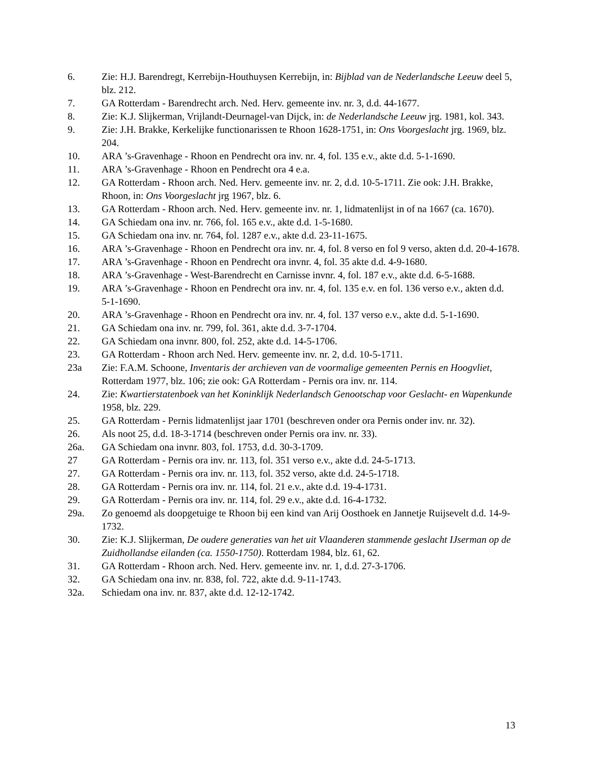6. Zie: H.J. Barendregt, Kerrebijn-Houthuysen Kerrebijn, in: Bijblad van de Nederlandsche Leeuw deel 5, blz. 212.
7. GA Rotterdam - Barendrecht arch. Ned. Herv. gemeente inv. nr. 3, d.d. 44-1677.
8. Zie: K.J. Slijkerman, Vrijlandt-Deurnagel-van Dijck, in: de Nederlandsche Leeuw jrg. 1981, kol. 343.
9. Zie: J.H. Brakke, Kerkelijke functionarissen te Rhoon 1628-1751, in: Ons Voorgeslacht jrg. 1969, blz. 204.
10. ARA ’s-Gravenhage - Rhoon en Pendrecht ora inv. nr. 4, fol. 135 e.v., akte d.d. 5-1-1690.
11. ARA ’s-Gravenhage - Rhoon en Pendrecht ora 4 e.a.
12. GA Rotterdam - Rhoon arch. Ned. Herv. gemeente inv. nr. 2, d.d. 10-5-1711. Zie ook: J.H. Brakke, Rhoon, in: Ons Voorgeslacht jrg 1967, blz. 6.
13. GA Rotterdam - Rhoon arch. Ned. Herv. gemeente inv. nr. 1, lidmatenlijst in of na 1667 (ca. 1670).
14. GA Schiedam ona inv. nr. 766, fol. 165 e.v., akte d.d. 1-5-1680.
15. GA Schiedam ona inv. nr. 764, fol. 1287 e.v., akte d.d. 23-11-1675.
16. ARA ’s-Gravenhage - Rhoon en Pendrecht ora inv. nr. 4, fol. 8 verso en fol 9 verso, akten d.d. 20-4-1678.
17. ARA ’s-Gravenhage - Rhoon en Pendrecht ora invnr. 4, fol. 35 akte d.d. 4-9-1680.
18. ARA ’s-Gravenhage - West-Barendrecht en Carnisse invnr. 4, fol. 187 e.v., akte d.d. 6-5-1688.
19. ARA ’s-Gravenhage - Rhoon en Pendrecht ora inv. nr. 4, fol. 135 e.v. en fol. 136 verso e.v., akten d.d.
5-1-1690.
20. ARA ’s-Gravenhage - Rhoon en Pendrecht ora inv. nr. 4, fol. 137 verso e.v., akte d.d. 5-1-1690.
21. GA Schiedam ona inv. nr. 799, fol. 361, akte d.d. 3-7-1704.
22. GA Schiedam ona invnr. 800, fol. 252, akte d.d. 14-5-1706.
23. GA Rotterdam - Rhoon arch Ned. Herv. gemeente inv. nr. 2, d.d. 10-5-1711.
23a Zie: F.A.M. Schoone, Inventaris der archieven van de voormalige gemeenten Pernis en Hoogvliet, Rotterdam 1977, blz. 106; zie ook: GA Rotterdam - Pernis ora inv. nr. 114.
24. Zie: Kwartierstatenboek van het Koninklijk Nederlandsch Genootschap voor Geslacht- en Wapenkunde 1958, blz. 229.
25. GA Rotterdam - Pernis lidmatenlijst jaar 1701 (beschreven onder ora Pernis onder inv. nr. 32).
26. Als noot 25, d.d. 18-3-1714 (beschreven onder Pernis ora inv. nr. 33).
26a. GA Schiedam ona invnr. 803, fol. 1753, d.d. 30-3-1709.
27 GA Rotterdam - Pernis ora inv. nr. 113, fol. 351 verso e.v., akte d.d. 24-5-1713.
27. GA Rotterdam - Pernis ora inv. nr. 113, fol. 352 verso, akte d.d. 24-5-1718.
28. GA Rotterdam - Pernis ora inv. nr. 114, fol. 21 e.v., akte d.d. 19-4-1731.
29. GA Rotterdam - Pernis ora inv. nr. 114, fol. 29 e.v., akte d.d. 16-4-1732.
29a. Zo genoemd als doopgetuige te Rhoon bij een kind van Arij Oosthoek en Jannetje Ruijsevelt d.d. 14-9-1732.
30. Zie: K.J. Slijkerman, De oudere generaties van het uit Vlaanderen stammende geslacht IJserman op de Zuidhollandse eilanden (ca. 1550-1750). Rotterdam 1984, blz. 61, 62.
31. GA Rotterdam - Rhoon arch. Ned. Herv. gemeente inv. nr. 1, d.d. 27-3-1706.
32. GA Schiedam ona inv. nr. 838, fol. 722, akte d.d. 9-11-1743.
32a. Schiedam ona inv. nr. 837, akte d.d. 12-12-1742.
13